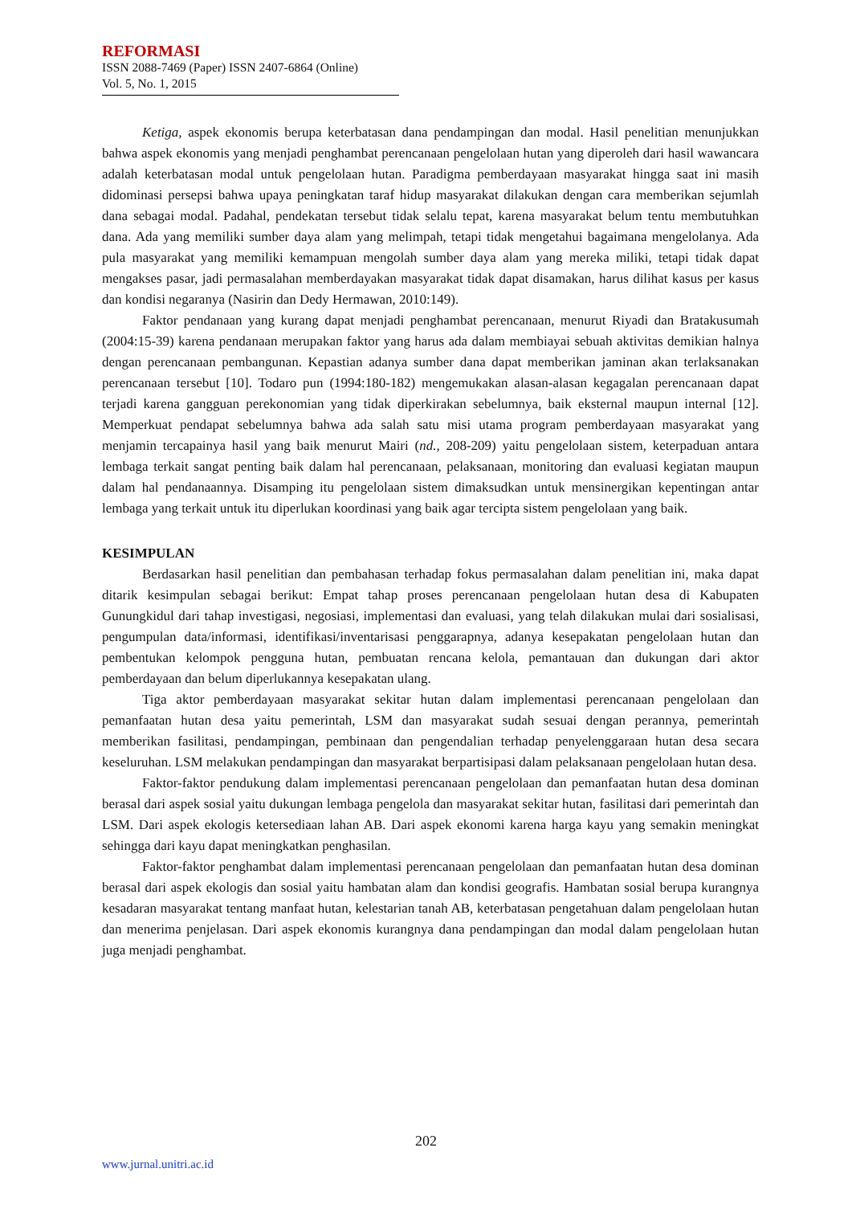REFORMASI
ISSN 2088-7469 (Paper) ISSN 2407-6864 (Online)
Vol. 5, No. 1, 2015
Ketiga, aspek ekonomis berupa keterbatasan dana pendampingan dan modal. Hasil penelitian menunjukkan bahwa aspek ekonomis yang menjadi penghambat perencanaan pengelolaan hutan yang diperoleh dari hasil wawancara adalah keterbatasan modal untuk pengelolaan hutan. Paradigma pemberdayaan masyarakat hingga saat ini masih didominasi persepsi bahwa upaya peningkatan taraf hidup masyarakat dilakukan dengan cara memberikan sejumlah dana sebagai modal. Padahal, pendekatan tersebut tidak selalu tepat, karena masyarakat belum tentu membutuhkan dana. Ada yang memiliki sumber daya alam yang melimpah, tetapi tidak mengetahui bagaimana mengelolanya. Ada pula masyarakat yang memiliki kemampuan mengolah sumber daya alam yang mereka miliki, tetapi tidak dapat mengakses pasar, jadi permasalahan memberdayakan masyarakat tidak dapat disamakan, harus dilihat kasus per kasus dan kondisi negaranya (Nasirin dan Dedy Hermawan, 2010:149).
Faktor pendanaan yang kurang dapat menjadi penghambat perencanaan, menurut Riyadi dan Bratakusumah (2004:15-39) karena pendanaan merupakan faktor yang harus ada dalam membiayai sebuah aktivitas demikian halnya dengan perencanaan pembangunan. Kepastian adanya sumber dana dapat memberikan jaminan akan terlaksanakan perencanaan tersebut [10]. Todaro pun (1994:180-182) mengemukakan alasan-alasan kegagalan perencanaan dapat terjadi karena gangguan perekonomian yang tidak diperkirakan sebelumnya, baik eksternal maupun internal [12]. Memperkuat pendapat sebelumnya bahwa ada salah satu misi utama program pemberdayaan masyarakat yang menjamin tercapainya hasil yang baik menurut Mairi (nd., 208-209) yaitu pengelolaan sistem, keterpaduan antara lembaga terkait sangat penting baik dalam hal perencanaan, pelaksanaan, monitoring dan evaluasi kegiatan maupun dalam hal pendanaannya. Disamping itu pengelolaan sistem dimaksudkan untuk mensinergikan kepentingan antar lembaga yang terkait untuk itu diperlukan koordinasi yang baik agar tercipta sistem pengelolaan yang baik.
KESIMPULAN
Berdasarkan hasil penelitian dan pembahasan terhadap fokus permasalahan dalam penelitian ini, maka dapat ditarik kesimpulan sebagai berikut: Empat tahap proses perencanaan pengelolaan hutan desa di Kabupaten Gunungkidul dari tahap investigasi, negosiasi, implementasi dan evaluasi, yang telah dilakukan mulai dari sosialisasi, pengumpulan data/informasi, identifikasi/inventarisasi penggarapnya, adanya kesepakatan pengelolaan hutan dan pembentukan kelompok pengguna hutan, pembuatan rencana kelola, pemantauan dan dukungan dari aktor pemberdayaan dan belum diperlukannya kesepakatan ulang.
Tiga aktor pemberdayaan masyarakat sekitar hutan dalam implementasi perencanaan pengelolaan dan pemanfaatan hutan desa yaitu pemerintah, LSM dan masyarakat sudah sesuai dengan perannya, pemerintah memberikan fasilitasi, pendampingan, pembinaan dan pengendalian terhadap penyelenggaraan hutan desa secara keseluruhan. LSM melakukan pendampingan dan masyarakat berpartisipasi dalam pelaksanaan pengelolaan hutan desa.
Faktor-faktor pendukung dalam implementasi perencanaan pengelolaan dan pemanfaatan hutan desa dominan berasal dari aspek sosial yaitu dukungan lembaga pengelola dan masyarakat sekitar hutan, fasilitasi dari pemerintah dan LSM. Dari aspek ekologis ketersediaan lahan AB. Dari aspek ekonomi karena harga kayu yang semakin meningkat sehingga dari kayu dapat meningkatkan penghasilan.
Faktor-faktor penghambat dalam implementasi perencanaan pengelolaan dan pemanfaatan hutan desa dominan berasal dari aspek ekologis dan sosial yaitu hambatan alam dan kondisi geografis. Hambatan sosial berupa kurangnya kesadaran masyarakat tentang manfaat hutan, kelestarian tanah AB, keterbatasan pengetahuan dalam pengelolaan hutan dan menerima penjelasan. Dari aspek ekonomis kurangnya dana pendampingan dan modal dalam pengelolaan hutan juga menjadi penghambat.
202
www.jurnal.unitri.ac.id